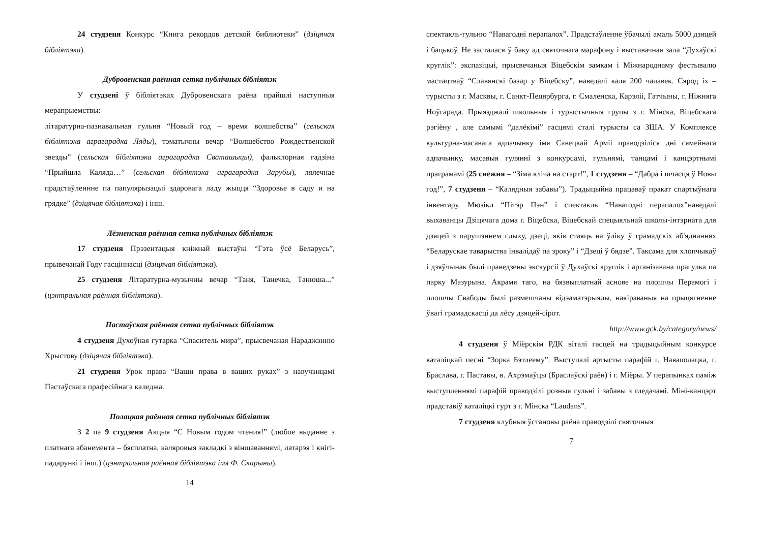24 студзеня Конкурс “Книга рекордов детской библиотеки” (дзіцячая бібліятэка).
Дубровенская раённая сетка публічных бібліятэк
У студзені ў бібліятэках Дубровенскага раёна прайшлі наступныя мерапрыемствы:
літаратурна-пазнавальная гульня “Новый год – время волшебства” (сельская бібліятэка аграгарадка Ляды), тэматычны вечар “Волшебство Рождественской звезды” (сельская бібліятэка аграгарадка Сваташыцы), фальклорная гадзіна “Прыйшла Каляда…” (сельская бібліятэка аграгарадка Зарубы), лялечнае прадстаўленнне па папулярызацыі здаровага ладу жыцця “Здоровье в саду и на грядке” (дзіцячая бібліятэка) і інш.
Лёзненская раённая сетка публічных бібліятэк
17 студзеня Прэзентацыя кніжнай выстаўкі “Гэта ўсё Беларусь”, прывечанай Году гасціннасці (дзіцячая бібліятэка).
25 студзеня Літаратурна-музычны вечар “Таня, Танечка, Танюша...” (цэнтральная раённая бібліятэка).
Пастаўская раённая сетка публічных бібліятэк
4 студзеня Духоўная гутарка “Спаситель мира”, прысвечаная Нараджэнню Хрыстову (дзіцячая бібліятэка).
21 студзеня Урок права “Ваши права в ваших руках” з навучэнцамі Пастаўскага прафесійнага каледжа.
Полацкая раённая сетка публічных бібліятэк
З 2 па 9 студзеня Акцыя “С Новым годом чтения!” (любое выданне з платнага абанемента – бясплатна, каляровыя закладкі з віншаваннямі, латарэя і кнігі-падарункі і інш.) (цэнтральная раённая бібліятэка імя Ф. Скарыны).
14
спектакль-гульню “Навагодні перапалох”. Прадстаўленне ўбачылі амаль 5000 дзяцей і бацькоў. Не засталася ў баку ад святочнага марафону і выставачная зала “Духаўскі круглік”: экспазіцыі, прысвечаныя Віцебскім замкам і Міжнароднаму фестывалю мастацтваў “Славянскі базар у Віцебску”, наведалі каля 200 чалавек. Сярод іх – турысты з г. Масквы, г. Санкт-Пецярбурга, г. Смаленска, Карэліі, Гатчыны, г. Ніжняга Ноўгарада. Прыязджалі школьныя і турыстычныя групы з г. Мінска, Віцебскага рэгіёну , але самымі “далёкімі” гасцямі сталі турысты са ЗША. У Комплексе культурна-масавага адпачынку імя Савецкай Арміі праводзіліся дні сямейнага адпачынку, масавыя гулянні з конкурсамі, гульнямі, танцамі і канцэртнымі праграмамі (25 снежня – “Зіма кліча на старт!”, 1 студзеня – “Дабра і шчасця ў Новы год!”, 7 студзеня – “Калядныя забавы”). Традыцыйна працаваў пракат спартыўнага інвентару. Мюзікл “Пітэр Пэн” і спектакль “Навагодні перапалох”наведалі выхаванцы Дзіцячага дома г. Віцебска, Віцебскай спецыяльнай школы-інтэрната для дзяцей з парушэннем слыху, дзеці, якія стаяць на ўліку ў грамадскіх аб'яднаннях “Беларускае таварыства інвалідаў па зроку” і “Дзеці ў бядзе”. Таксама для хлопчыкаў і дзяўчынак былі праведзены экскурсіі ў Духаўскі круглік і арганізавана прагулка па парку Мазурына. Акрамя таго, на бязвыплатнай аснове на плошчы Перамогі і плошчы Свабоды былі размешчаны відэаматэрыялы, накіраваныя на прыцягненне ўвагі грамадскасці да лёсу дзяцей-сірот.
http://www.gck.by/category/news/
4 студзеня ў Міёрскім РДК віталі гасцей на традыцыйным конкурсе каталіцкай песні “Зорка Бэтлеему”. Выступалі артысты парафій г. Наваполацка, г. Браслава, г. Паставы, в. Ахрэмаўцы (Браслаўскі раён) і г. Міёры. У перапынках паміж выступленнямі парафій праводзілі розныя гульні і забавы з гледачамі. Міні-канцэрт прадставіў каталіцкі гурт з г. Мінска “Laudans”.
7 студзеня клубныя ўстановы раёна праводзілі святочныя
7